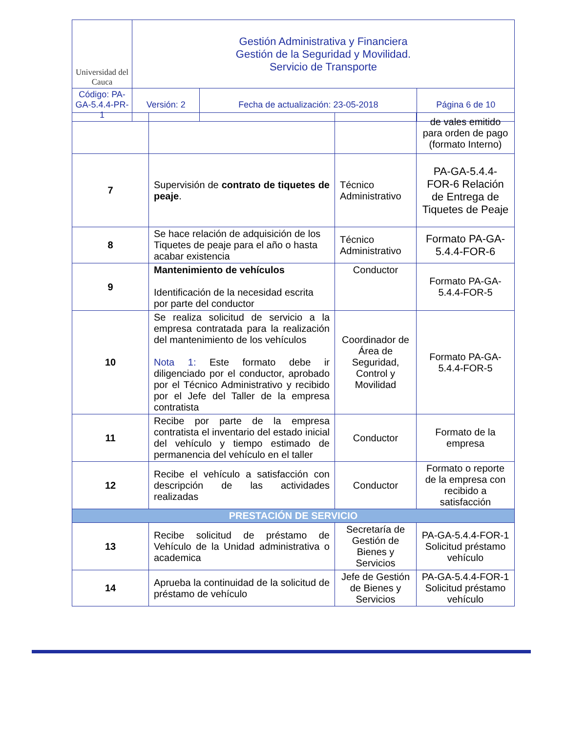| Universidad del Cauca | Gestión Administrativa y Financiera Gestión de la Seguridad y Movilidad. Servicio de Transporte | | |
| Código: PA-GA-5.4.4-PR-1 | Versión: 2 | Fecha de actualización: 23-05-2018 | Página 6 de 10 |
| | | | de vales emitido para orden de pago (formato Interno) |
| 7 | Supervisión de contrato de tiquetes de peaje . | Técnico Administrativo | PA-GA-5.4.4-FOR-6 Relación de Entrega de Tiquetes de Peaje |
| 8 | Se hace relación de adquisición de los Tiquetes de peaje para el año o hasta acabar existencia | Técnico Administrativo | Formato PA-GA-5.4.4-FOR-6 |
| 9 | Mantenimiento de vehículos Identificación de la necesidad escrita por parte del conductor | Conductor | Formato PA-GA-5.4.4-FOR-5 |
| 10 | Se realiza solicitud de servicio a la empresa contratada para la realización del mantenimiento de los vehículos Nota 1: Este formato debe ir diligenciado por el conductor, aprobado por el Técnico Administrativo y recibido por el Jefe del Taller de la empresa contratista | Coordinador de Área de Seguridad, Control y Movilidad | Formato PA-GA-5.4.4-FOR-5 |
| 11 | Recibe por parte de la empresa contratista el inventario del estado inicial del vehículo y tiempo estimado de permanencia del vehículo en el taller | Conductor | Formato de la empresa |
| 12 | Recibe el vehículo a satisfacción con descripción de las actividades realizadas | Conductor | Formato o reporte de la empresa con recibido a satisfacción |
| PRESTACIÓN DE SERVICIO | | | |
| 13 | Recibe solicitud de préstamo de Vehículo de la Unidad administrativa o academica | Secretaría de Gestión de Bienes y Servicios | PA-GA-5.4.4-FOR-1 Solicitud préstamo vehículo |
| 14 | Aprueba la continuidad de la solicitud de préstamo de vehículo | Jefe de Gestión de Bienes y Servicios | PA-GA-5.4.4-FOR-1 Solicitud préstamo vehículo |